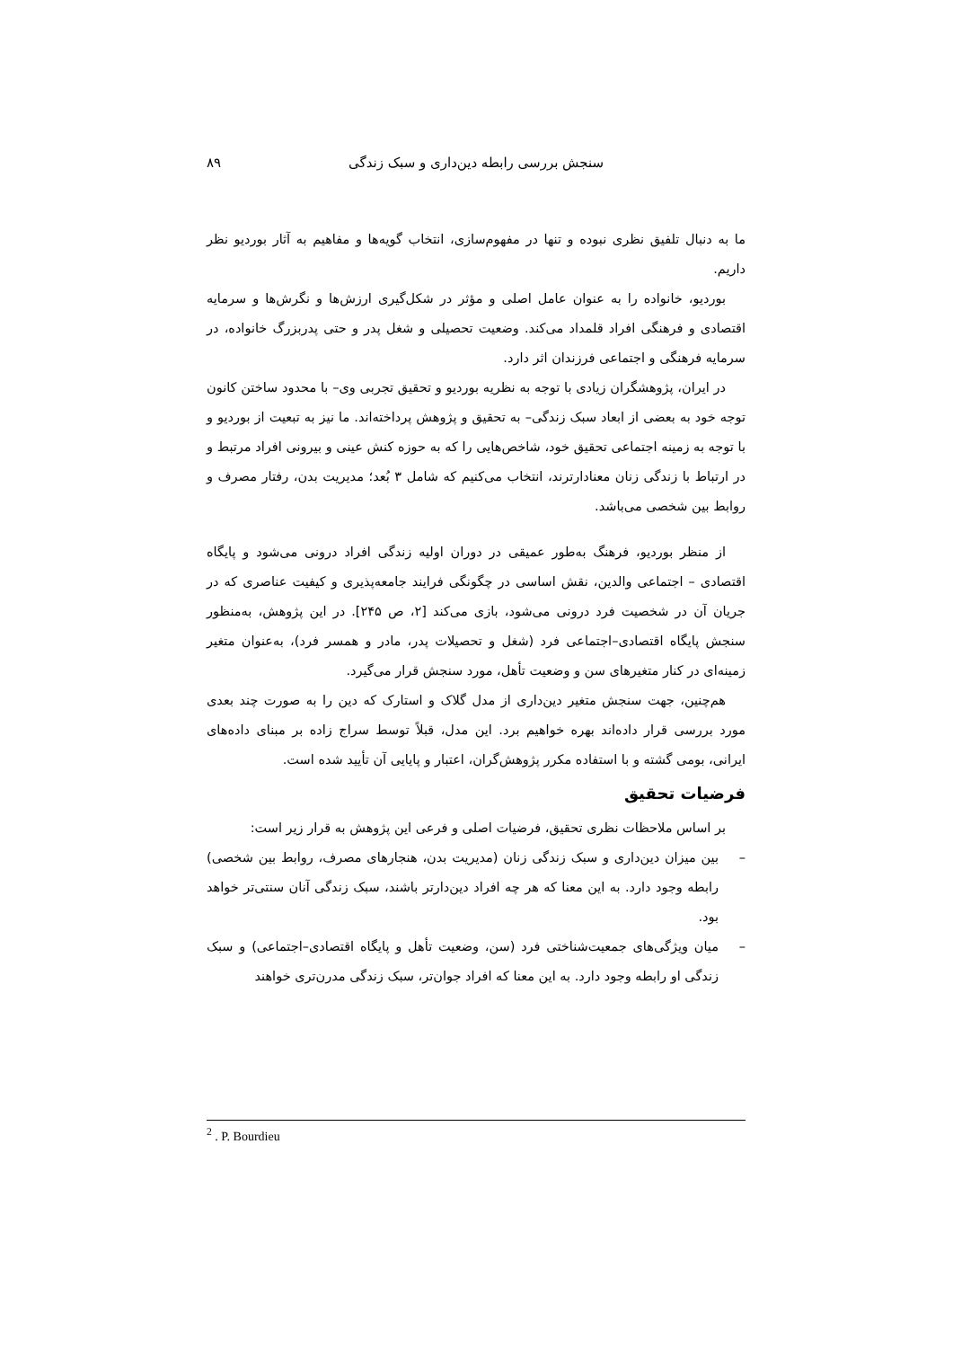سنجش بررسی رابطه دین‌داری و سبک زندگی
۸۹
ما به دنبال تلفیق نظری نبوده و تنها در مفهوم‌سازی، انتخاب گویه‌ها و مفاهیم به آثار بوردیو نظر داریم.
بوردیو، خانواده را به عنوان عامل اصلی و مؤثر در شکل‌گیری ارزش‌ها و نگرش‌ها و سرمایه اقتصادی و فرهنگی افراد قلمداد می‌کند. وضعیت تحصیلی و شغل پدر و حتی پدربزرگ خانواده، در سرمایه فرهنگی و اجتماعی فرزندان اثر دارد.
در ایران، پژوهشگران زیادی با توجه به نظریه بوردیو و تحقیق تجربی وی– با محدود ساختن کانون توجه خود به بعضی از ابعاد سبک زندگی– به تحقیق و پژوهش پرداخته‌اند. ما نیز به تبعیت از بوردیو و با توجه به زمینه اجتماعی تحقیق خود، شاخص‌هایی را که به حوزه کنش عینی و بیرونی افراد مرتبط و در ارتباط با زندگی زنان معنادارترند، انتخاب می‌کنیم که شامل ۳ بُعد؛ مدیریت بدن، رفتار مصرف و روابط بین شخصی می‌باشد.
از منظر بوردیو، فرهنگ به‌طور عمیقی در دوران اولیه زندگی افراد درونی می‌شود و پایگاه اقتصادی – اجتماعی والدین، نقش اساسی در چگونگی فرایند جامعه‌پذیری و کیفیت عناصری که در جریان آن در شخصیت فرد درونی می‌شود، بازی می‌کند [۲، ص ۲۴۵]. در این پژوهش، به‌منظور سنجش پایگاه اقتصادی–اجتماعی فرد (شغل و تحصیلات پدر، مادر و همسر فرد)، به‌عنوان متغیر زمینه‌ای در کنار متغیرهای سن و وضعیت تأهل، مورد سنجش قرار می‌گیرد.
هم‌چنین، جهت سنجش متغیر دین‌داری از مدل گلاک و استارک که دین را به صورت چند بعدی مورد بررسی قرار داده‌اند بهره خواهیم برد. این مدل، قبلاً توسط سراج زاده بر مبنای داده‌های ایرانی، بومی گشته و با استفاده مکرر پژوهش‌گران، اعتبار و پایایی آن تأیید شده است.
فرضیات تحقیق
بر اساس ملاحظات نظری تحقیق، فرضیات اصلی و فرعی این پژوهش به قرار زیر است:
– بین میزان دین‌داری و سبک زندگی زنان (مدیریت بدن، هنجارهای مصرف، روابط بین شخصی) رابطه وجود دارد. به این معنا که هر چه افراد دین‌دارتر باشند، سبک زندگی آنان سنتی‌تر خواهد بود.
– میان ویژگی‌های جمعیت‌شناختی فرد (سن، وضعیت تأهل و پایگاه اقتصادی–اجتماعی) و سبک زندگی او رابطه وجود دارد. به این معنا که افراد جوان‌تر، سبک زندگی مدرن‌تری خواهند
<sup>2</sup> . P. Bourdieu